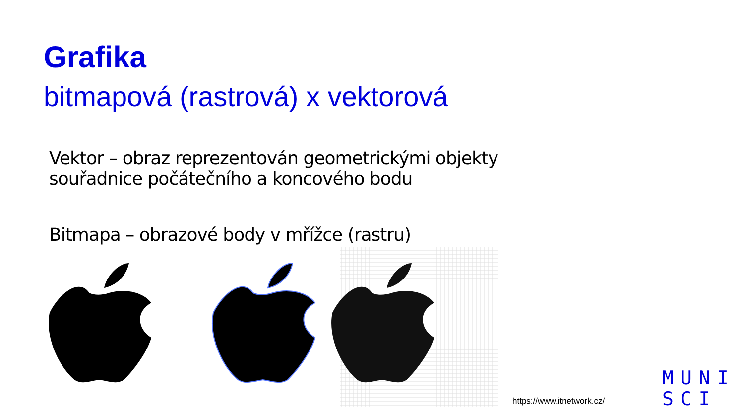Grafika
bitmapová (rastrová) x vektorová
Vektor – obraz reprezentován geometrickými objekty
souřadnice počátečního a koncového bodu
Bitmapa – obrazové body v mřížce (rastru)
https://www.itnetwork.cz/
MUNI
SCI